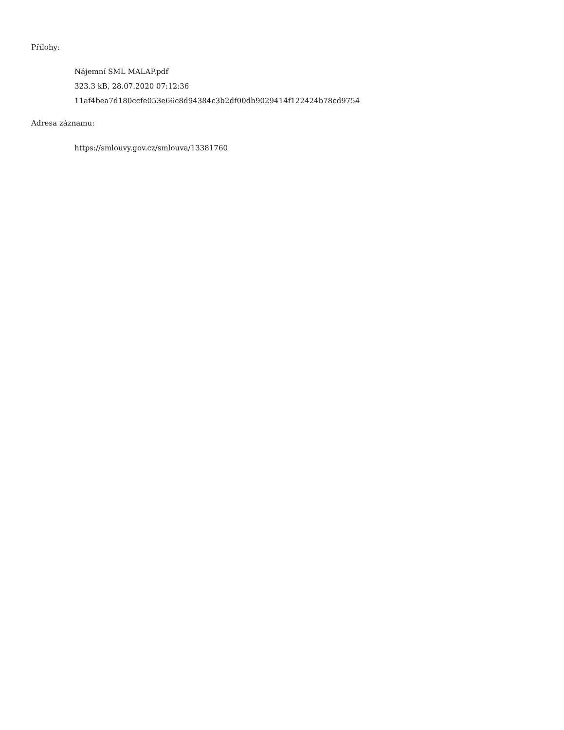Přílohy:
Nájemní SML MALAP.pdf
323.3 kB, 28.07.2020 07:12:36
11af4bea7d180ccfe053e66c8d94384c3b2df00db9029414f122424b78cd9754
Adresa záznamu:
https://smlouvy.gov.cz/smlouva/13381760